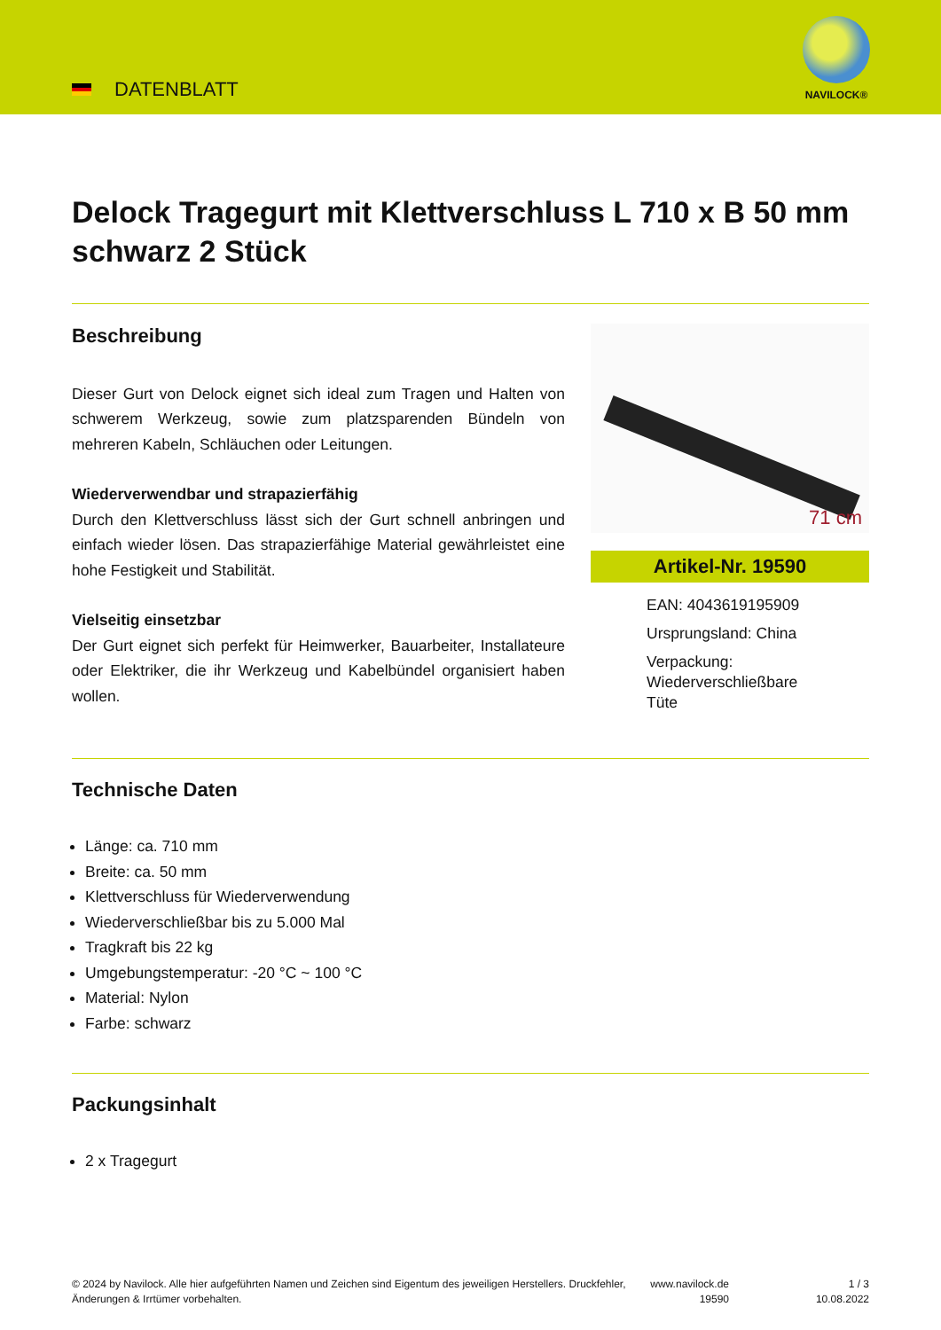DATENBLATT
NAVILOCK®
Delock Tragegurt mit Klettverschluss L 710 x B 50 mm schwarz 2 Stück
Beschreibung
Dieser Gurt von Delock eignet sich ideal zum Tragen und Halten von schwerem Werkzeug, sowie zum platzsparenden Bündeln von mehreren Kabeln, Schläuchen oder Leitungen.
Wiederverwendbar und strapazierfähig
Durch den Klettverschluss lässt sich der Gurt schnell anbringen und einfach wieder lösen. Das strapazierfähige Material gewährleistet eine hohe Festigkeit und Stabilität.
Vielseitig einsetzbar
Der Gurt eignet sich perfekt für Heimwerker, Bauarbeiter, Installateure oder Elektriker, die ihr Werkzeug und Kabelbündel organisiert haben wollen.
71 cm
Artikel-Nr. 19590
EAN: 4043619195909
Ursprungsland: China
Verpackung:
Wiederverschließbare
Tüte
Technische Daten
Länge: ca. 710 mm
Breite: ca. 50 mm
Klettverschluss für Wiederverwendung
Wiederverschließbar bis zu 5.000 Mal
Tragkraft bis 22 kg
Umgebungstemperatur: -20 °C ~ 100 °C
Material: Nylon
Farbe: schwarz
Packungsinhalt
2 x Tragegurt
© 2024 by Navilock. Alle hier aufgeführten Namen und Zeichen sind Eigentum des jeweiligen Herstellers. Druckfehler, Änderungen & Irrtümer vorbehalten.
www.navilock.de
19590
1 / 3
10.08.2022